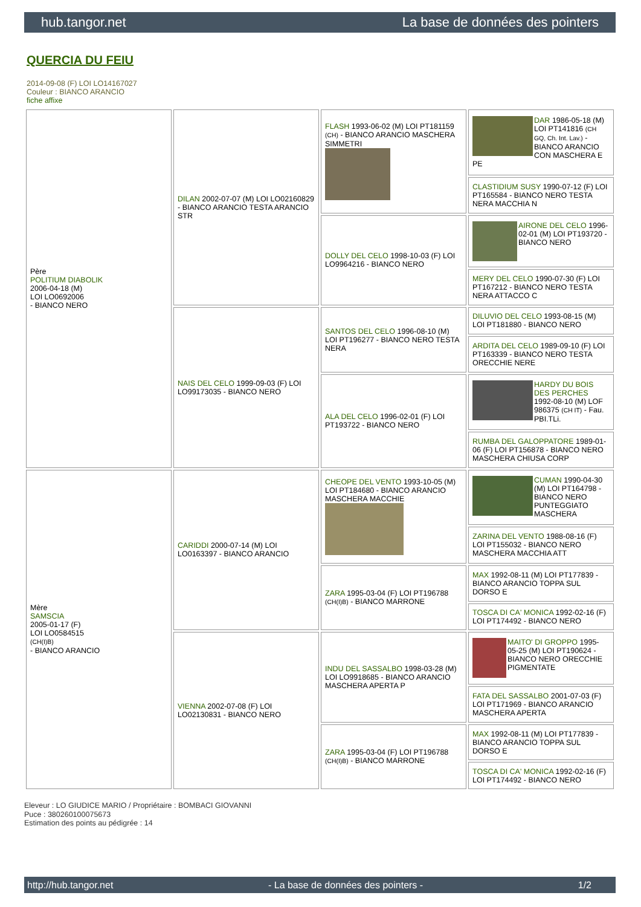hub.tangor.net La base de données des pointers
QUERCIA DU FEIU
2014-09-08 (F) LOI LO14167027
Couleur : BIANCO ARANCIO
fiche affixe
| Père POLITIUM DIABOLIK 2006-04-18 (M) LOI LO0692006 - BIANCO NERO | DILAN 2002-07-07 (M) LOI LO02160829 - BIANCO ARANCIO TESTA ARANCIO STR | FLASH 1993-06-02 (M) LOI PT181159 (CH) - BIANCO ARANCIO MASCHERA SIMMETRI | DAR 1986-05-18 (M) LOI PT141816 (CH GQ, Ch. Int. Lav.) - BIANCO ARANCIO CON MASCHERA E PE |
| | | | CLASTIDIUM SUSY 1990-07-12 (F) LOI PT165584 - BIANCO NERO TESTA NERA MACCHIA N |
| | | DOLLY DEL CELO 1998-10-03 (F) LOI LO9964216 - BIANCO NERO | AIRONE DEL CELO 1996-02-01 (M) LOI PT193720 - BIANCO NERO |
| | | | MERY DEL CELO 1990-07-30 (F) LOI PT167212 - BIANCO NERO TESTA NERA ATTACCO C |
| | NAIS DEL CELO 1999-09-03 (F) LOI LO99173035 - BIANCO NERO | SANTOS DEL CELO 1996-08-10 (M) LOI PT196277 - BIANCO NERO TESTA NERA | DILUVIO DEL CELO 1993-08-15 (M) LOI PT181880 - BIANCO NERO |
| | | | ARDITA DEL CELO 1989-09-10 (F) LOI PT163339 - BIANCO NERO TESTA ORECCHIE NERE |
| | | ALA DEL CELO 1996-02-01 (F) LOI PT193722 - BIANCO NERO | HARDY DU BOIS DES PERCHES 1992-08-10 (M) LOF 986375 (CH IT) - Fau. PBI.TLi. |
| | | | RUMBA DEL GALOPPATORE 1989-01-06 (F) LOI PT156878 - BIANCO NERO MASCHERA CHIUSA CORP |
| Mère SAMSCIA 2005-01-17 (F) LOI LO0584515 (CH(I)B) - BIANCO ARANCIO | CARIDDI 2000-07-14 (M) LOI LO0163397 - BIANCO ARANCIO | CHEOPE DEL VENTO 1993-10-05 (M) LOI PT184680 - BIANCO ARANCIO MASCHERA MACCHIE | CUMAN 1990-04-30 (M) LOI PT164798 - BIANCO NERO PUNTEGGIATO MASCHERA |
| | | | ZARINA DEL VENTO 1988-08-16 (F) LOI PT155032 - BIANCO NERO MASCHERA MACCHIA ATT |
| | | ZARA 1995-03-04 (F) LOI PT196788 (CH(I)B) - BIANCO MARRONE | MAX 1992-08-11 (M) LOI PT177839 - BIANCO ARANCIO TOPPA SUL DORSO E |
| | | | TOSCA DI CA' MONICA 1992-02-16 (F) LOI PT174492 - BIANCO NERO |
| | VIENNA 2002-07-08 (F) LOI LO02130831 - BIANCO NERO | INDU DEL SASSALBO 1998-03-28 (M) LOI LO9918685 - BIANCO ARANCIO MASCHERA APERTA P | MAITO' DI GROPPO 1995-05-25 (M) LOI PT190624 - BIANCO NERO ORECCHIE PIGMENTATE |
| | | | FATA DEL SASSALBO 2001-07-03 (F) LOI PT171969 - BIANCO ARANCIO MASCHERA APERTA |
| | | ZARA 1995-03-04 (F) LOI PT196788 (CH(I)B) - BIANCO MARRONE | MAX 1992-08-11 (M) LOI PT177839 - BIANCO ARANCIO TOPPA SUL DORSO E |
| | | | TOSCA DI CA' MONICA 1992-02-16 (F) LOI PT174492 - BIANCO NERO |
Eleveur : LO GIUDICE MARIO / Propriétaire : BOMBACI GIOVANNI
Puce : 380260100075673
Estimation des points au pédigrée : 14
http://hub.tangor.net - La base de données des pointers - 1/2